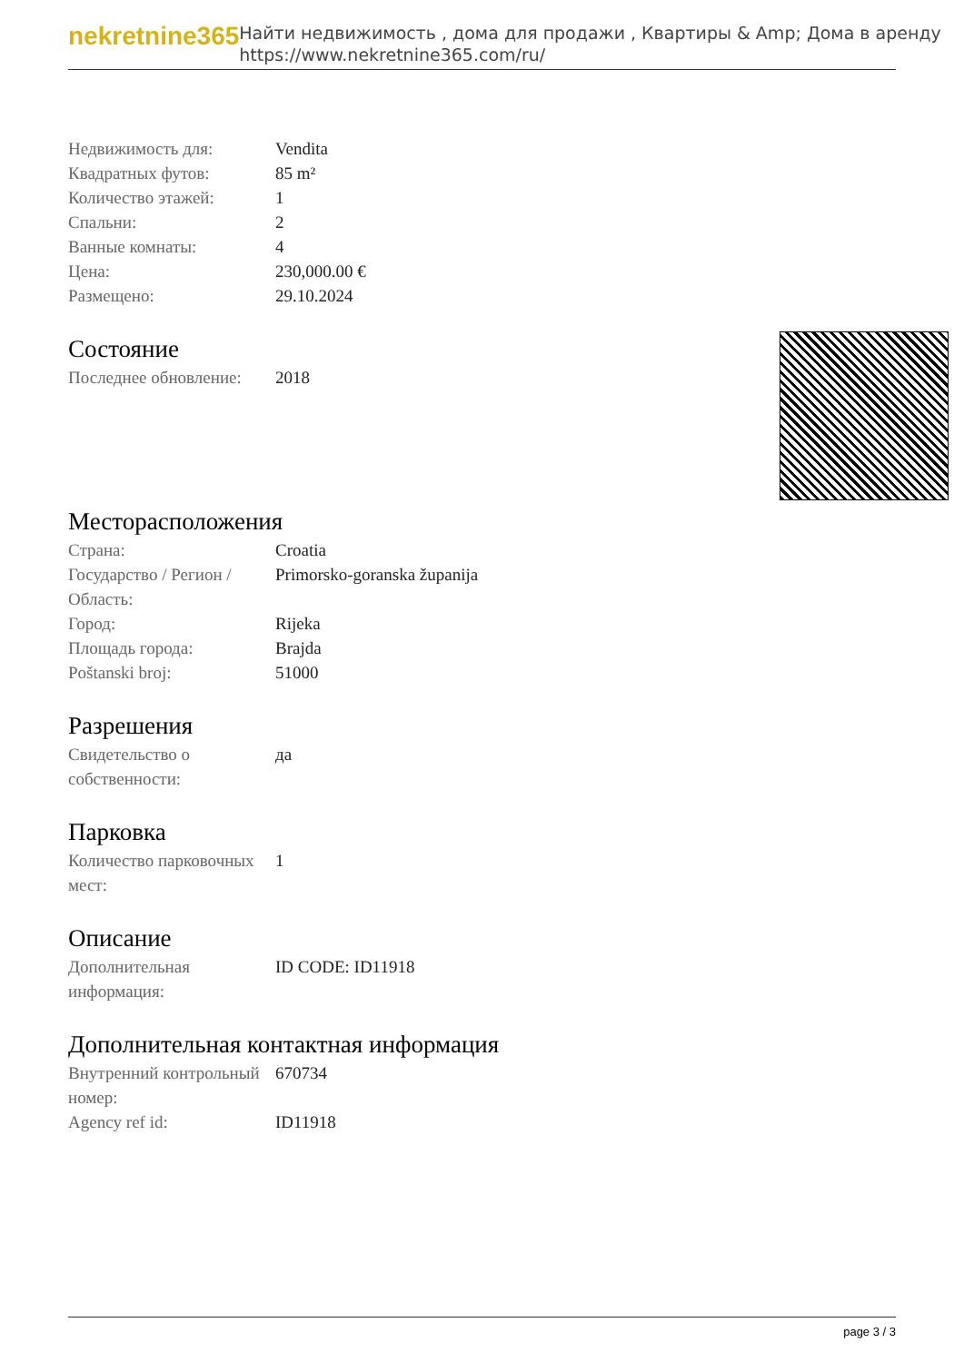nekretnine365
Найти недвижимость , дома для продажи , Квартиры & Amp; Дома в аренду
https://www.nekretnine365.com/ru/
| Недвижимость для: | Vendita |
| Квадратных футов: | 85 m² |
| Количество этажей: | 1 |
| Спальни: | 2 |
| Ванные комнаты: | 4 |
| Цена: | 230,000.00 € |
| Размещено: | 29.10.2024 |
Состояние
| Последнее обновление: | 2018 |
Месторасположения
| Страна: | Croatia |
| Государство / Регион / Область: | Primorsko-goranska županija |
| Город: | Rijeka |
| Площадь города: | Brajda |
| Poštanski broj: | 51000 |
Разрешения
| Свидетельство о собственности: | да |
Парковка
| Количество парковочных мест: | 1 |
Описание
| Дополнительная информация: | ID CODE: ID11918 |
Дополнительная контактная информация
| Внутренний контрольный номер: | 670734 |
| Agency ref id: | ID11918 |
page 3 / 3